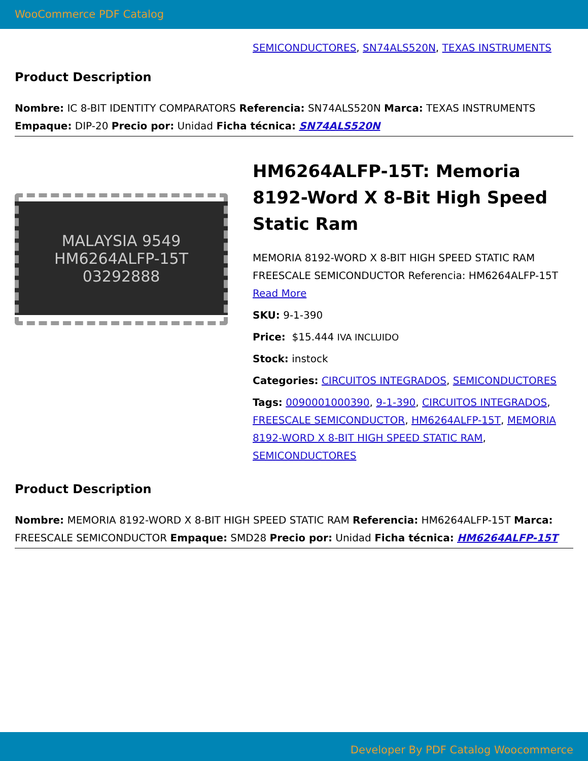WooCommerce PDF Catalog
SEMICONDUCTORES, SN74ALS520N, TEXAS INSTRUMENTS
Product Description
Nombre: IC 8-BIT IDENTITY COMPARATORS Referencia: SN74ALS520N Marca: TEXAS INSTRUMENTS Empaque: DIP-20 Precio por: Unidad Ficha técnica: SN74ALS520N
MALAYSIA 9549
HM6264ALFP-15T
03292888
HM6264ALFP-15T: Memoria 8192-Word X 8-Bit High Speed Static Ram
MEMORIA 8192-WORD X 8-BIT HIGH SPEED STATIC RAM FREESCALE SEMICONDUCTOR Referencia: HM6264ALFP-15T
Read More
SKU: 9-1-390
Price: $15.444 IVA INCLUIDO
Stock: instock
Categories: CIRCUITOS INTEGRADOS, SEMICONDUCTORES
Tags: 0090001000390, 9-1-390, CIRCUITOS INTEGRADOS, FREESCALE SEMICONDUCTOR, HM6264ALFP-15T, MEMORIA 8192-WORD X 8-BIT HIGH SPEED STATIC RAM, SEMICONDUCTORES
Product Description
Nombre: MEMORIA 8192-WORD X 8-BIT HIGH SPEED STATIC RAM Referencia: HM6264ALFP-15T Marca: FREESCALE SEMICONDUCTOR Empaque: SMD28 Precio por: Unidad Ficha técnica: HM6264ALFP-15T
Developer By PDF Catalog Woocommerce